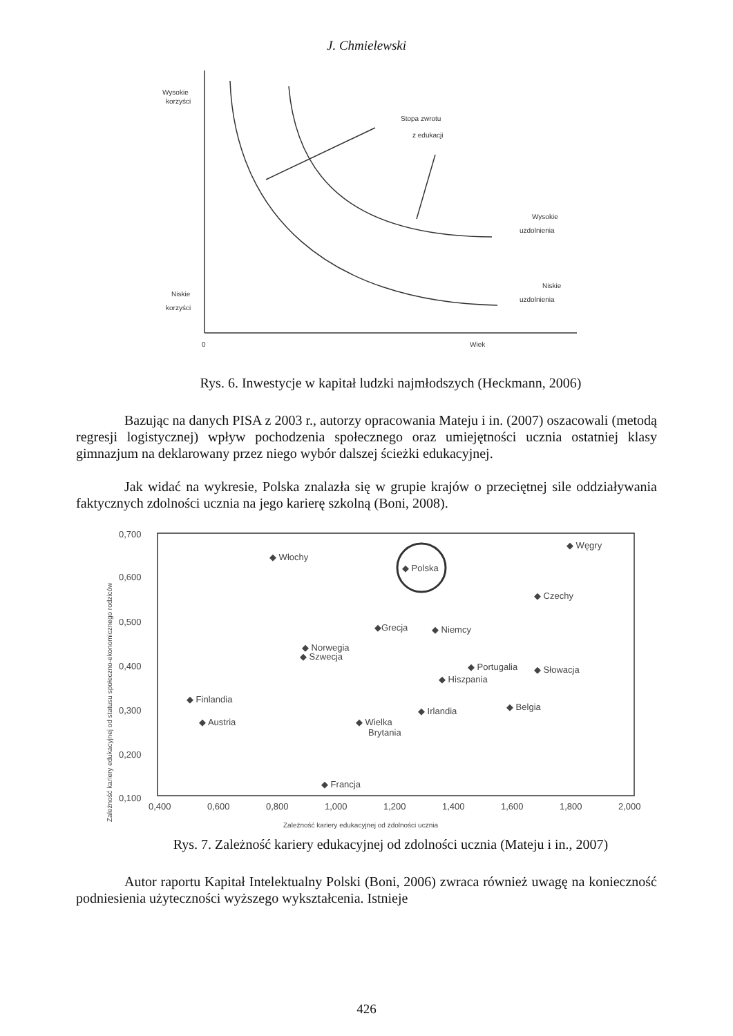J. Chmielewski
Wysokie
korzyści
Stopa zwrotu
z edukacji
Wysokie
uzdolnienia
Niskie
uzdolnienia
Niskie
korzyści
0
Wiek
Rys. 6. Inwestycje w kapitał ludzki najmłodszych (Heckmann, 2006)
Bazując na danych PISA z 2003 r., autorzy opracowania Mateju i in. (2007) oszacowali (metodą regresji logistycznej) wpływ pochodzenia społecznego oraz umiejętności ucznia ostatniej klasy gimnazjum na deklarowany przez niego wybór dalszej ścieżki edukacyjnej.
Jak widać na wykresie, Polska znalazła się w grupie krajów o przeciętnej sile oddziaływania faktycznych zdolności ucznia na jego karierę szkolną (Boni, 2008).
0,700
0,600
0,500
0,400
0,300
0,200
0,100
0,400
0,600
0,800
1,000
1,200
1,400
1,600
1,800
2,000
◆ Włochy
◆ Polska
◆ Węgry
◆ Czechy
◆Grecja
◆ Niemcy
◆ Norwegia
◆ Szwecja
◆ Portugalia
◆ Słowacja
◆ Hiszpania
◆ Finlandia
◆ Austria
◆ Irlandia
◆ Belgia
◆ Wielka
Brytania
◆ Francja
Zależność kariery edukacyjnej od zdolności ucznia
Zależność kariery edukacyjnej od statusu społeczno-ekonomicznego rodziców
Rys. 7. Zależność kariery edukacyjnej od zdolności ucznia (Mateju i in., 2007)
Autor raportu Kapitał Intelektualny Polski (Boni, 2006) zwraca również uwagę na konieczność podniesienia użyteczności wyższego wykształcenia. Istnieje
426